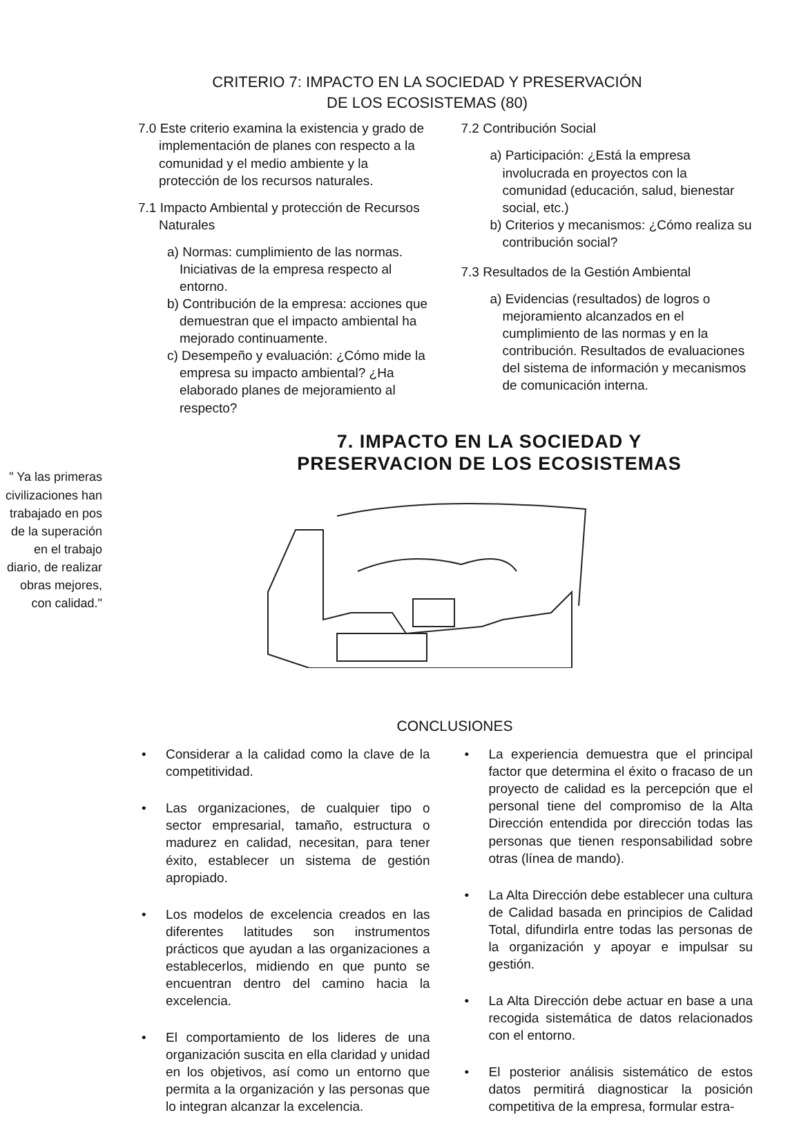CRITERIO 7: IMPACTO EN LA SOCIEDAD Y PRESERVACIÓN
DE LOS ECOSISTEMAS (80)
7.0 Este criterio examina la existencia y grado de implementación de planes con respecto a la comunidad y el medio ambiente y la protección de los recursos naturales.
7.1 Impacto Ambiental y protección de Recursos Naturales
a) Normas: cumplimiento de las normas. Iniciativas de la empresa respecto al entorno.
b) Contribución de la empresa: acciones que demuestran que el impacto ambiental ha mejorado continuamente.
c) Desempeño y evaluación: ¿Cómo mide la empresa su impacto ambiental? ¿Ha elaborado planes de mejoramiento al respecto?
7.2 Contribución Social
a) Participación: ¿Está la empresa involucrada en proyectos con la comunidad (educación, salud, bienestar social, etc.)
b) Criterios y mecanismos: ¿Cómo realiza su contribución social?
7.3 Resultados de la Gestión Ambiental
a) Evidencias (resultados) de logros o mejoramiento alcanzados en el cumplimiento de las normas y en la contribución. Resultados de evaluaciones del sistema de información y mecanismos de comunicación interna.
7. IMPACTO EN LA SOCIEDAD Y
PRESERVACION DE LOS ECOSISTEMAS
" Ya las primeras civilizaciones han trabajado en pos de la superación en el trabajo diario, de realizar obras mejores, con calidad."
CONCLUSIONES
• Considerar a la calidad como la clave de la competitividad.
• Las organizaciones, de cualquier tipo o sector empresarial, tamaño, estructura o madurez en calidad, necesitan, para tener éxito, establecer un sistema de gestión apropiado.
• Los modelos de excelencia creados en las diferentes latitudes son instrumentos prácticos que ayudan a las organizaciones a establecerlos, midiendo en que punto se encuentran dentro del camino hacia la excelencia.
• El comportamiento de los lideres de una organización suscita en ella claridad y unidad en los objetivos, así como un entorno que permita a la organización y las personas que lo integran alcanzar la excelencia.
• La experiencia demuestra que el principal factor que determina el éxito o fracaso de un proyecto de calidad es la percepción que el personal tiene del compromiso de la Alta Dirección entendida por dirección todas las personas que tienen responsabilidad sobre otras (línea de mando).
• La Alta Dirección debe establecer una cultura de Calidad basada en principios de Calidad Total, difundirla entre todas las personas de la organización y apoyar e impulsar su gestión.
• La Alta Dirección debe actuar en base a una recogida sistemática de datos relacionados con el entorno.
• El posterior análisis sistemático de estos datos permitirá diagnosticar la posición competitiva de la empresa, formular estra-